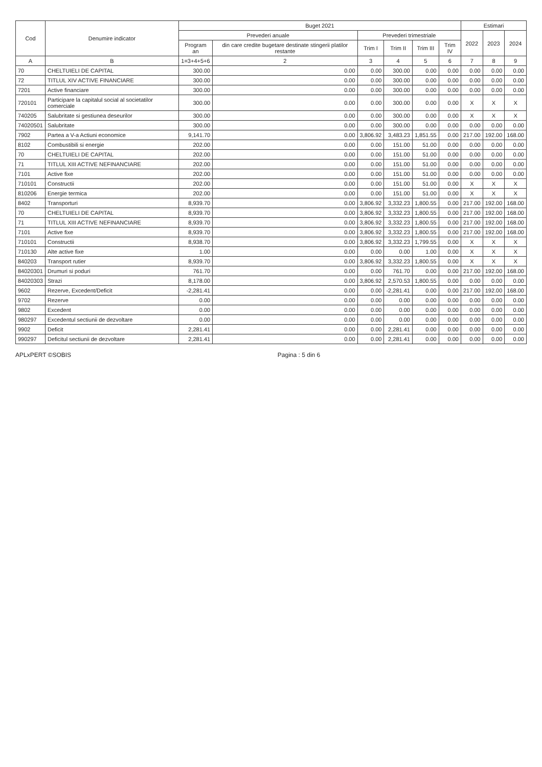| Cod | Denumire indicator | Buget 2021 | | | | | | Estimari | | |
| --- | --- | --- | --- | --- | --- | --- | --- | --- | --- | --- |
| | | Prevederi anuale | | Prevederi trimestriale | | | | 2022 | 2023 | 2024 |
| | | Program an | din care credite bugetare destinate stingerii platilor restante | Trim I | Trim II | Trim III | Trim IV | | | |
| A | B | 1=3+4+5+6 | 2 | 3 | 4 | 5 | 6 | 7 | 8 | 9 |
| 70 | CHELTUIELI DE CAPITAL | 300.00 | 0.00 | 0.00 | 300.00 | 0.00 | 0.00 | 0.00 | 0.00 | 0.00 |
| 72 | TITLUL XIV ACTIVE FINANCIARE | 300.00 | 0.00 | 0.00 | 300.00 | 0.00 | 0.00 | 0.00 | 0.00 | 0.00 |
| 7201 | Active financiare | 300.00 | 0.00 | 0.00 | 300.00 | 0.00 | 0.00 | 0.00 | 0.00 | 0.00 |
| 720101 | Participare la capitalul social al societatilor comerciale | 300.00 | 0.00 | 0.00 | 300.00 | 0.00 | 0.00 | X | X | X |
| 740205 | Salubritate si gestiunea deseurilor | 300.00 | 0.00 | 0.00 | 300.00 | 0.00 | 0.00 | X | X | X |
| 74020501 | Salubritate | 300.00 | 0.00 | 0.00 | 300.00 | 0.00 | 0.00 | 0.00 | 0.00 | 0.00 |
| 7902 | Partea a V-a Actiuni economice | 9,141.70 | 0.00 | 3,806.92 | 3,483.23 | 1,851.55 | 0.00 | 217.00 | 192.00 | 168.00 |
| 8102 | Combustibili si energie | 202.00 | 0.00 | 0.00 | 151.00 | 51.00 | 0.00 | 0.00 | 0.00 | 0.00 |
| 70 | CHELTUIELI DE CAPITAL | 202.00 | 0.00 | 0.00 | 151.00 | 51.00 | 0.00 | 0.00 | 0.00 | 0.00 |
| 71 | TITLUL XIII ACTIVE NEFINANCIARE | 202.00 | 0.00 | 0.00 | 151.00 | 51.00 | 0.00 | 0.00 | 0.00 | 0.00 |
| 7101 | Active fixe | 202.00 | 0.00 | 0.00 | 151.00 | 51.00 | 0.00 | 0.00 | 0.00 | 0.00 |
| 710101 | Constructii | 202.00 | 0.00 | 0.00 | 151.00 | 51.00 | 0.00 | X | X | X |
| 810206 | Energie termica | 202.00 | 0.00 | 0.00 | 151.00 | 51.00 | 0.00 | X | X | X |
| 8402 | Transporturi | 8,939.70 | 0.00 | 3,806.92 | 3,332.23 | 1,800.55 | 0.00 | 217.00 | 192.00 | 168.00 |
| 70 | CHELTUIELI DE CAPITAL | 8,939.70 | 0.00 | 3,806.92 | 3,332.23 | 1,800.55 | 0.00 | 217.00 | 192.00 | 168.00 |
| 71 | TITLUL XIII ACTIVE NEFINANCIARE | 8,939.70 | 0.00 | 3,806.92 | 3,332.23 | 1,800.55 | 0.00 | 217.00 | 192.00 | 168.00 |
| 7101 | Active fixe | 8,939.70 | 0.00 | 3,806.92 | 3,332.23 | 1,800.55 | 0.00 | 217.00 | 192.00 | 168.00 |
| 710101 | Constructii | 8,938.70 | 0.00 | 3,806.92 | 3,332.23 | 1,799.55 | 0.00 | X | X | X |
| 710130 | Alte active fixe | 1.00 | 0.00 | 0.00 | 0.00 | 1.00 | 0.00 | X | X | X |
| 840203 | Transport rutier | 8,939.70 | 0.00 | 3,806.92 | 3,332.23 | 1,800.55 | 0.00 | X | X | X |
| 84020301 | Drumuri si poduri | 761.70 | 0.00 | 0.00 | 761.70 | 0.00 | 0.00 | 217.00 | 192.00 | 168.00 |
| 84020303 | Strazi | 8,178.00 | 0.00 | 3,806.92 | 2,570.53 | 1,800.55 | 0.00 | 0.00 | 0.00 | 0.00 |
| 9602 | Rezerve, Excedent/Deficit | -2,281.41 | 0.00 | 0.00 | -2,281.41 | 0.00 | 0.00 | 217.00 | 192.00 | 168.00 |
| 9702 | Rezerve | 0.00 | 0.00 | 0.00 | 0.00 | 0.00 | 0.00 | 0.00 | 0.00 | 0.00 |
| 9802 | Excedent | 0.00 | 0.00 | 0.00 | 0.00 | 0.00 | 0.00 | 0.00 | 0.00 | 0.00 |
| 980297 | Excedentul sectiunii de dezvoltare | 0.00 | 0.00 | 0.00 | 0.00 | 0.00 | 0.00 | 0.00 | 0.00 | 0.00 |
| 9902 | Deficit | 2,281.41 | 0.00 | 0.00 | 2,281.41 | 0.00 | 0.00 | 0.00 | 0.00 | 0.00 |
| 990297 | Deficitul sectiunii de dezvoltare | 2,281.41 | 0.00 | 0.00 | 2,281.41 | 0.00 | 0.00 | 0.00 | 0.00 | 0.00 |
APLxPERT ©SOBIS Pagina : 5 din 6